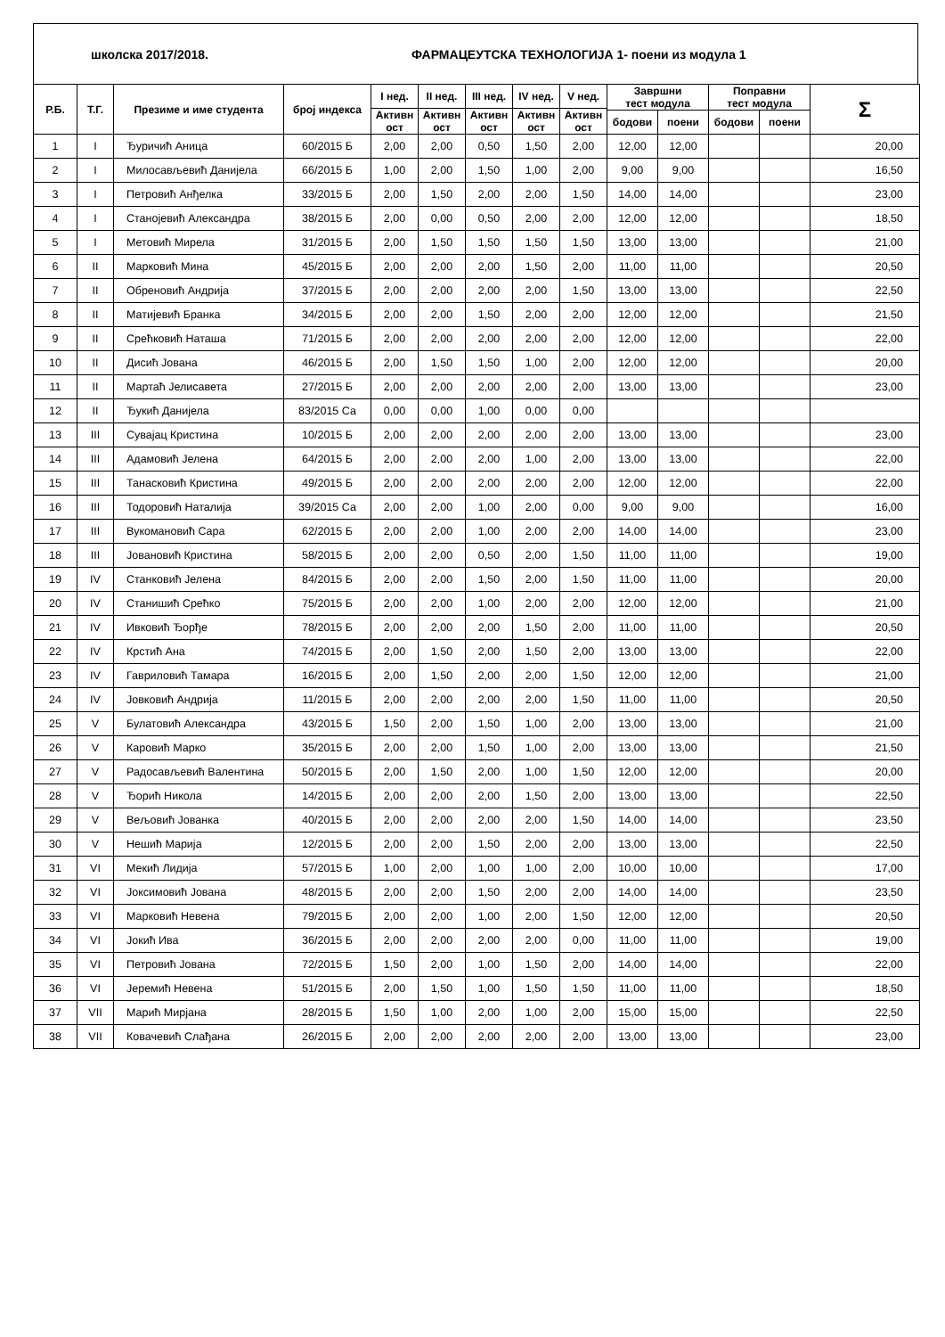школска 2017/2018. ФАРМАЦЕУТСКА ТЕХНОЛОГИЈА 1- поени из модула 1
| Р.Б. | Т.Г. | Презиме и име студента | број индекса | I нед. | II нед. | III нед. | IV нед. | V нед. | Завршни тест модула | | Поправни тест модула | | Σ |
| --- | --- | --- | --- | --- | --- | --- | --- | --- | --- | --- | --- | --- | --- |
| | | | | Активн ост | Активн ост | Активн ост | Активн ост | Активн ост | | | | | |
| | | | | | | | | | бодови | поени | бодови | поени | |
| 1 | I | Ђуричић Аница | 60/2015 Б | 2,00 | 2,00 | 0,50 | 1,50 | 2,00 | 12,00 | 12,00 | | | 20,00 |
| 2 | I | Милосављевић Данијела | 66/2015 Б | 1,00 | 2,00 | 1,50 | 1,00 | 2,00 | 9,00 | 9,00 | | | 16,50 |
| 3 | I | Петровић Анђелка | 33/2015 Б | 2,00 | 1,50 | 2,00 | 2,00 | 1,50 | 14,00 | 14,00 | | | 23,00 |
| 4 | I | Станојевић Александра | 38/2015 Б | 2,00 | 0,00 | 0,50 | 2,00 | 2,00 | 12,00 | 12,00 | | | 18,50 |
| 5 | I | Метовић Мирела | 31/2015 Б | 2,00 | 1,50 | 1,50 | 1,50 | 1,50 | 13,00 | 13,00 | | | 21,00 |
| 6 | II | Марковић Мина | 45/2015 Б | 2,00 | 2,00 | 2,00 | 1,50 | 2,00 | 11,00 | 11,00 | | | 20,50 |
| 7 | II | Обреновић Андрија | 37/2015 Б | 2,00 | 2,00 | 2,00 | 2,00 | 1,50 | 13,00 | 13,00 | | | 22,50 |
| 8 | II | Матијевић Бранка | 34/2015 Б | 2,00 | 2,00 | 1,50 | 2,00 | 2,00 | 12,00 | 12,00 | | | 21,50 |
| 9 | II | Срећковић Наташа | 71/2015 Б | 2,00 | 2,00 | 2,00 | 2,00 | 2,00 | 12,00 | 12,00 | | | 22,00 |
| 10 | II | Дисић Јована | 46/2015 Б | 2,00 | 1,50 | 1,50 | 1,00 | 2,00 | 12,00 | 12,00 | | | 20,00 |
| 11 | II | Мартаћ Јелисавета | 27/2015 Б | 2,00 | 2,00 | 2,00 | 2,00 | 2,00 | 13,00 | 13,00 | | | 23,00 |
| 12 | II | Ђукић Данијела | 83/2015 Са | 0,00 | 0,00 | 1,00 | 0,00 | 0,00 | | | | | |
| 13 | III | Сувајац Кристина | 10/2015 Б | 2,00 | 2,00 | 2,00 | 2,00 | 2,00 | 13,00 | 13,00 | | | 23,00 |
| 14 | III | Адамовић Јелена | 64/2015 Б | 2,00 | 2,00 | 2,00 | 1,00 | 2,00 | 13,00 | 13,00 | | | 22,00 |
| 15 | III | Танасковић Кристина | 49/2015 Б | 2,00 | 2,00 | 2,00 | 2,00 | 2,00 | 12,00 | 12,00 | | | 22,00 |
| 16 | III | Тодоровић Наталија | 39/2015 Са | 2,00 | 2,00 | 1,00 | 2,00 | 0,00 | 9,00 | 9,00 | | | 16,00 |
| 17 | III | Вукомановић Сара | 62/2015 Б | 2,00 | 2,00 | 1,00 | 2,00 | 2,00 | 14,00 | 14,00 | | | 23,00 |
| 18 | III | Јовановић Кристина | 58/2015 Б | 2,00 | 2,00 | 0,50 | 2,00 | 1,50 | 11,00 | 11,00 | | | 19,00 |
| 19 | IV | Станковић Јелена | 84/2015 Б | 2,00 | 2,00 | 1,50 | 2,00 | 1,50 | 11,00 | 11,00 | | | 20,00 |
| 20 | IV | Станишић Срећко | 75/2015 Б | 2,00 | 2,00 | 1,00 | 2,00 | 2,00 | 12,00 | 12,00 | | | 21,00 |
| 21 | IV | Ивковић Ђорђе | 78/2015 Б | 2,00 | 2,00 | 2,00 | 1,50 | 2,00 | 11,00 | 11,00 | | | 20,50 |
| 22 | IV | Крстић Ана | 74/2015 Б | 2,00 | 1,50 | 2,00 | 1,50 | 2,00 | 13,00 | 13,00 | | | 22,00 |
| 23 | IV | Гавриловић Тамара | 16/2015 Б | 2,00 | 1,50 | 2,00 | 2,00 | 1,50 | 12,00 | 12,00 | | | 21,00 |
| 24 | IV | Јовковић Андрија | 11/2015 Б | 2,00 | 2,00 | 2,00 | 2,00 | 1,50 | 11,00 | 11,00 | | | 20,50 |
| 25 | V | Булатовић Александра | 43/2015 Б | 1,50 | 2,00 | 1,50 | 1,00 | 2,00 | 13,00 | 13,00 | | | 21,00 |
| 26 | V | Каровић Марко | 35/2015 Б | 2,00 | 2,00 | 1,50 | 1,00 | 2,00 | 13,00 | 13,00 | | | 21,50 |
| 27 | V | Радосављевић Валентина | 50/2015 Б | 2,00 | 1,50 | 2,00 | 1,00 | 1,50 | 12,00 | 12,00 | | | 20,00 |
| 28 | V | Ђорић Никола | 14/2015 Б | 2,00 | 2,00 | 2,00 | 1,50 | 2,00 | 13,00 | 13,00 | | | 22,50 |
| 29 | V | Вељовић Јованка | 40/2015 Б | 2,00 | 2,00 | 2,00 | 2,00 | 1,50 | 14,00 | 14,00 | | | 23,50 |
| 30 | V | Нешић Марија | 12/2015 Б | 2,00 | 2,00 | 1,50 | 2,00 | 2,00 | 13,00 | 13,00 | | | 22,50 |
| 31 | VI | Мекић Лидија | 57/2015 Б | 1,00 | 2,00 | 1,00 | 1,00 | 2,00 | 10,00 | 10,00 | | | 17,00 |
| 32 | VI | Јоксимовић Јована | 48/2015 Б | 2,00 | 2,00 | 1,50 | 2,00 | 2,00 | 14,00 | 14,00 | | | 23,50 |
| 33 | VI | Марковић Невена | 79/2015 Б | 2,00 | 2,00 | 1,00 | 2,00 | 1,50 | 12,00 | 12,00 | | | 20,50 |
| 34 | VI | Јокић Ива | 36/2015 Б | 2,00 | 2,00 | 2,00 | 2,00 | 0,00 | 11,00 | 11,00 | | | 19,00 |
| 35 | VI | Петровић Јована | 72/2015 Б | 1,50 | 2,00 | 1,00 | 1,50 | 2,00 | 14,00 | 14,00 | | | 22,00 |
| 36 | VI | Јеремић Невена | 51/2015 Б | 2,00 | 1,50 | 1,00 | 1,50 | 1,50 | 11,00 | 11,00 | | | 18,50 |
| 37 | VII | Марић Мирјана | 28/2015 Б | 1,50 | 1,00 | 2,00 | 1,00 | 2,00 | 15,00 | 15,00 | | | 22,50 |
| 38 | VII | Ковачевић Слађана | 26/2015 Б | 2,00 | 2,00 | 2,00 | 2,00 | 2,00 | 13,00 | 13,00 | | | 23,00 |